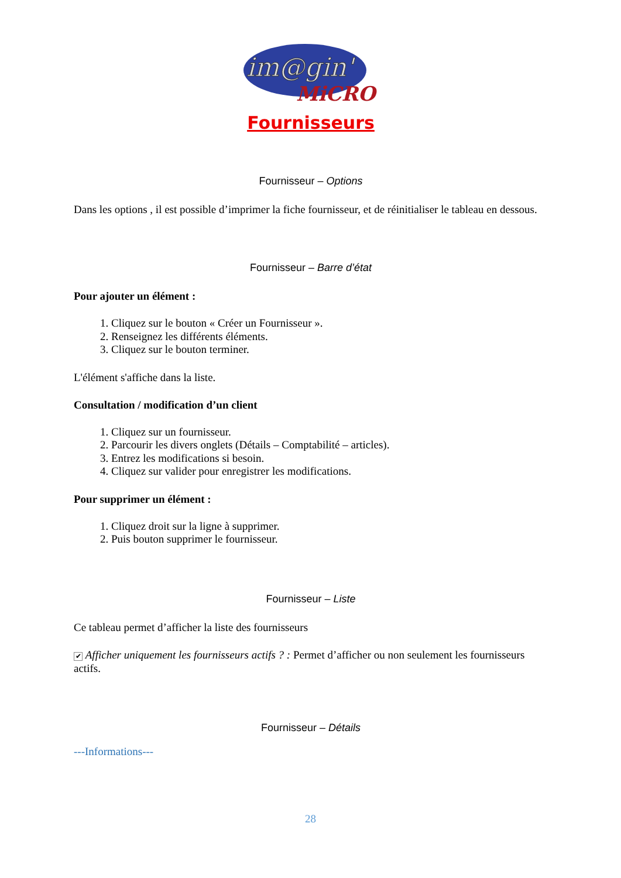im@gin'
MiCRO
Fournisseurs
Fournisseur – Options
Dans les options , il est possible d’imprimer la fiche fournisseur, et de réinitialiser le tableau en dessous.
Fournisseur – Barre d’état
Pour ajouter un élément :
1. Cliquez sur le bouton « Créer un Fournisseur ».
2. Renseignez les différents éléments.
3. Cliquez sur le bouton terminer.
L'élément s'affiche dans la liste.
Consultation / modification d’un client
1. Cliquez sur un fournisseur.
2. Parcourir les divers onglets (Détails – Comptabilité – articles).
3. Entrez les modifications si besoin.
4. Cliquez sur valider pour enregistrer les modifications.
Pour supprimer un élément :
1. Cliquez droit sur la ligne à supprimer.
2. Puis bouton supprimer le fournisseur.
Fournisseur – Liste
Ce tableau permet d’afficher la liste des fournisseurs
✔ Afficher uniquement les fournisseurs actifs ? : Permet d’afficher ou non seulement les fournisseurs actifs.
Fournisseur – Détails
---Informations---
28